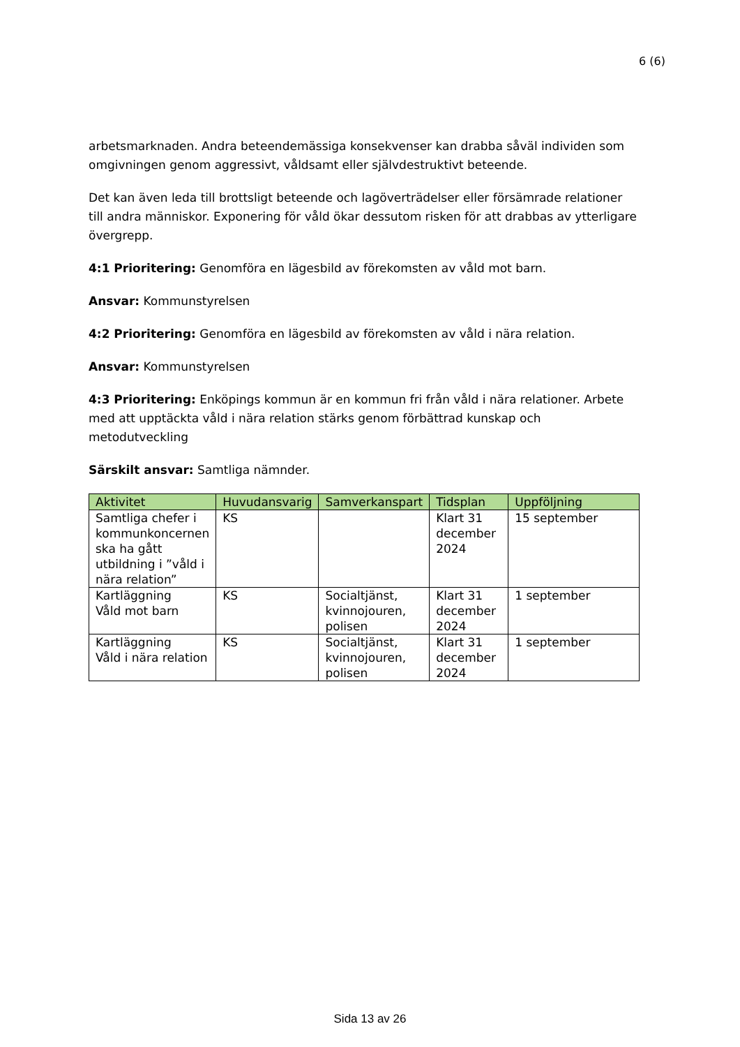6 (6)
arbetsmarknaden. Andra beteendemässiga konsekvenser kan drabba såväl individen som omgivningen genom aggressivt, våldsamt eller självdestruktivt beteende.
Det kan även leda till brottsligt beteende och lagöverträdelser eller försämrade relationer till andra människor. Exponering för våld ökar dessutom risken för att drabbas av ytterligare övergrepp.
4:1 Prioritering: Genomföra en lägesbild av förekomsten av våld mot barn.
Ansvar: Kommunstyrelsen
4:2 Prioritering: Genomföra en lägesbild av förekomsten av våld i nära relation.
Ansvar: Kommunstyrelsen
4:3 Prioritering: Enköpings kommun är en kommun fri från våld i nära relationer. Arbete med att upptäckta våld i nära relation stärks genom förbättrad kunskap och metodutveckling
Särskilt ansvar: Samtliga nämnder.
| Aktivitet | Huvudansvarig | Samverkanspart | Tidsplan | Uppföljning |
| --- | --- | --- | --- | --- |
| Samtliga chefer i kommunkoncernen ska ha gått utbildning i ”våld i nära relation” | KS | | Klart 31 december 2024 | 15 september |
| Kartläggning Våld mot barn | KS | Socialtjänst, kvinnojouren, polisen | Klart 31 december 2024 | 1 september |
| Kartläggning Våld i nära relation | KS | Socialtjänst, kvinnojouren, polisen | Klart 31 december 2024 | 1 september |
Sida 13 av 26